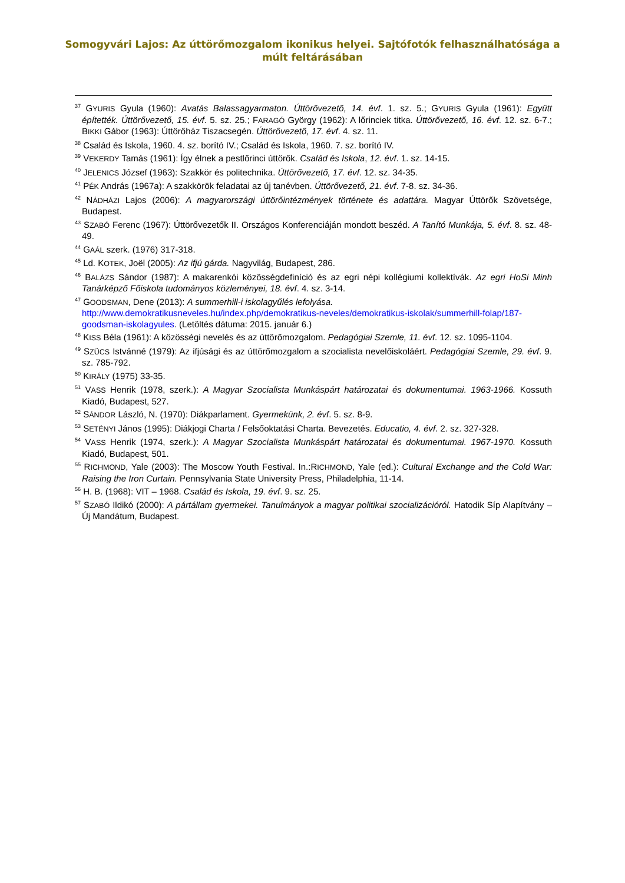Somogyvári Lajos: Az úttörőmozgalom ikonikus helyei. Sajtófotók felhasználhatósága a
múlt feltárásában
<sup>37</sup> GYURIS Gyula (1960): Avatás Balassagyarmaton. Úttörővezető, 14. évf. 1. sz. 5.; GYURIS Gyula (1961): Együtt építették. Úttörővezető, 15. évf. 5. sz. 25.; FARAGÓ György (1962): A lőrinciek titka. Úttörővezető, 16. évf. 12. sz. 6-7.; BIKKI Gábor (1963): Úttörőház Tiszacsegén. Úttörővezető, 17. évf. 4. sz. 11.
<sup>38</sup> Család és Iskola, 1960. 4. sz. borító IV.; Család és Iskola, 1960. 7. sz. borító IV.
<sup>39</sup> VEKERDY Tamás (1961): Így élnek a pestlőrinci úttörők. Család és Iskola, 12. évf. 1. sz. 14-15.
<sup>40</sup> JELENICS József (1963): Szakkör és politechnika. Úttörővezető, 17. évf. 12. sz. 34-35.
<sup>41</sup> PÉK András (1967a): A szakkörök feladatai az új tanévben. Úttörővezető, 21. évf. 7-8. sz. 34-36.
<sup>42</sup> NÁDHÁZI Lajos (2006): A magyarországi úttörőintézmények története és adattára. Magyar Úttörők Szövetsége, Budapest.
<sup>43</sup> SZABÓ Ferenc (1967): Úttörővezetők II. Országos Konferenciáján mondott beszéd. A Tanító Munkája, 5. évf. 8. sz. 48-49.
<sup>44</sup> GAÁL szerk. (1976) 317-318.
<sup>45</sup> Ld. KOTEK, Joël (2005): Az ifjú gárda. Nagyvilág, Budapest, 286.
<sup>46</sup> BALÁZS Sándor (1987): A makarenkói közösségdefiníció és az egri népi kollégiumi kollektívák. Az egri HoSi Minh Tanárképző Főiskola tudományos közleményei, 18. évf. 4. sz. 3-14.
<sup>47</sup> GOODSMAN, Dene (2013): A summerhill-i iskolagyűlés lefolyása.
http://www.demokratikusneveles.hu/index.php/demokratikus-neveles/demokratikus-iskolak/summerhill-folap/187-goodsman-iskolagyules. (Letöltés dátuma: 2015. január 6.)
<sup>48</sup> KISS Béla (1961): A közösségi nevelés és az úttörőmozgalom. Pedagógiai Szemle, 11. évf. 12. sz. 1095-1104.
<sup>49</sup> SZÜCS Istvánné (1979): Az ifjúsági és az úttörőmozgalom a szocialista nevelőiskoláért. Pedagógiai Szemle, 29. évf. 9. sz. 785-792.
<sup>50</sup> KIRÁLY (1975) 33-35.
<sup>51</sup> VASS Henrik (1978, szerk.): A Magyar Szocialista Munkáspárt határozatai és dokumentumai. 1963-1966. Kossuth Kiadó, Budapest, 527.
<sup>52</sup> SÁNDOR László, N. (1970): Diákparlament. Gyermekünk, 2. évf. 5. sz. 8-9.
<sup>53</sup> SETÉNYI János (1995): Diákjogi Charta / Felsőoktatási Charta. Bevezetés. Educatio, 4. évf. 2. sz. 327-328.
<sup>54</sup> VASS Henrik (1974, szerk.): A Magyar Szocialista Munkáspárt határozatai és dokumentumai. 1967-1970. Kossuth Kiadó, Budapest, 501.
<sup>55</sup> RICHMOND, Yale (2003): The Moscow Youth Festival. In.:RICHMOND, Yale (ed.): Cultural Exchange and the Cold War: Raising the Iron Curtain. Pennsylvania State University Press, Philadelphia, 11-14.
<sup>56</sup> H. B. (1968): VIT – 1968. Család és Iskola, 19. évf. 9. sz. 25.
<sup>57</sup> SZABÓ Ildikó (2000): A pártállam gyermekei. Tanulmányok a magyar politikai szocializációról. Hatodik Síp Alapítvány – Új Mandátum, Budapest.